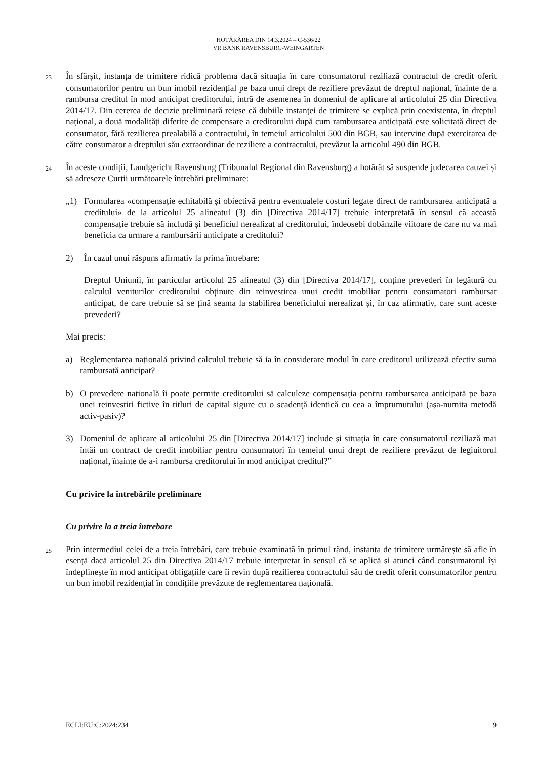HOTĂRÂREA DIN 14.3.2024 – C-536/22
VR BANK RAVENSBURG-WEINGARTEN
23
În sfârșit, instanța de trimitere ridică problema dacă situația în care consumatorul reziliază contractul de credit oferit consumatorilor pentru un bun imobil rezidențial pe baza unui drept de reziliere prevăzut de dreptul național, înainte de a rambursa creditul în mod anticipat creditorului, intră de asemenea în domeniul de aplicare al articolului 25 din Directiva 2014/17. Din cererea de decizie preliminară reiese că dubiile instanței de trimitere se explică prin coexistența, în dreptul național, a două modalități diferite de compensare a creditorului după cum rambursarea anticipată este solicitată direct de consumator, fără rezilierea prealabilă a contractului, în temeiul articolului 500 din BGB, sau intervine după exercitarea de către consumator a dreptului său extraordinar de reziliere a contractului, prevăzut la articolul 490 din BGB.
24
În aceste condiții, Landgericht Ravensburg (Tribunalul Regional din Ravensburg) a hotărât să suspende judecarea cauzei și să adreseze Curții următoarele întrebări preliminare:
„1) Formularea «compensație echitabilă și obiectivă pentru eventualele costuri legate direct de rambursarea anticipată a creditului» de la articolul 25 alineatul (3) din [Directiva 2014/17] trebuie interpretată în sensul că această compensație trebuie să includă și beneficiul nerealizat al creditorului, îndeosebi dobânzile viitoare de care nu va mai beneficia ca urmare a rambursării anticipate a creditului?
2) În cazul unui răspuns afirmativ la prima întrebare:
Dreptul Uniunii, în particular articolul 25 alineatul (3) din [Directiva 2014/17], conține prevederi în legătură cu calculul veniturilor creditorului obținute din reinvestirea unui credit imobiliar pentru consumatori rambursat anticipat, de care trebuie să se țină seama la stabilirea beneficiului nerealizat și, în caz afirmativ, care sunt aceste prevederi?
Mai precis:
a) Reglementarea națională privind calculul trebuie să ia în considerare modul în care creditorul utilizează efectiv suma rambursată anticipat?
b) O prevedere națională îi poate permite creditorului să calculeze compensația pentru rambursarea anticipată pe baza unei reinvestiri fictive în titluri de capital sigure cu o scadență identică cu cea a împrumutului (așa-numita metodă activ-pasiv)?
3) Domeniul de aplicare al articolului 25 din [Directiva 2014/17] include și situația în care consumatorul reziliază mai întâi un contract de credit imobiliar pentru consumatori în temeiul unui drept de reziliere prevăzut de legiuitorul național, înainte de a-i rambursa creditorului în mod anticipat creditul?”
Cu privire la întrebările preliminare
Cu privire la a treia întrebare
25
Prin intermediul celei de a treia întrebări, care trebuie examinată în primul rând, instanța de trimitere urmărește să afle în esență dacă articolul 25 din Directiva 2014/17 trebuie interpretat în sensul că se aplică și atunci când consumatorul își îndeplinește în mod anticipat obligațiile care îi revin după rezilierea contractului său de credit oferit consumatorilor pentru un bun imobil rezidențial în condițiile prevăzute de reglementarea națională.
ECLI:EU:C:2024:234 9